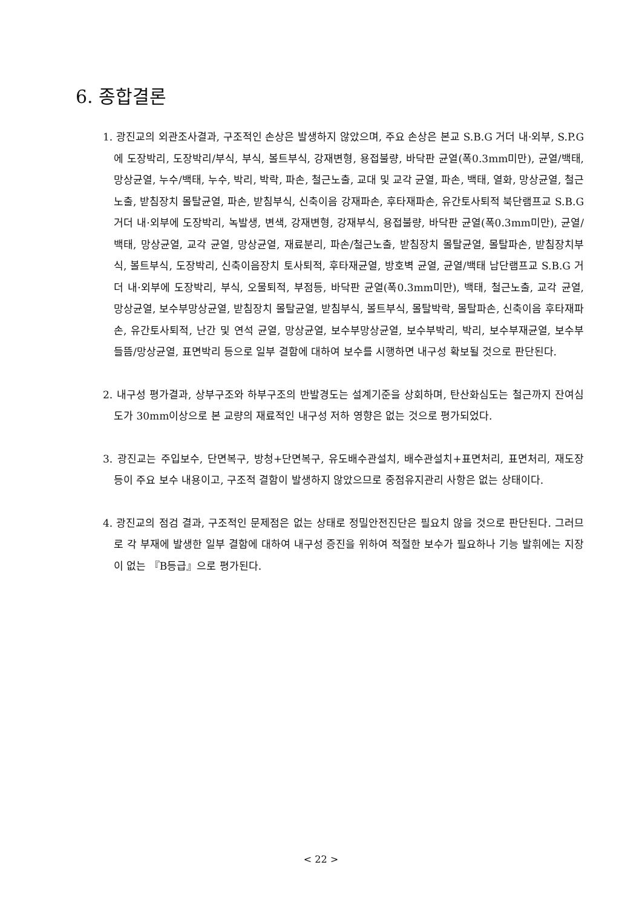6. 종합결론
1. 광진교의 외관조사결과, 구조적인 손상은 발생하지 않았으며, 주요 손상은 본교 S.B.G 거더 내·외부, S.P.G에 도장박리, 도장박리/부식, 부식, 볼트부식, 강재변형, 용접불량, 바닥판 균열(폭0.3mm미만), 균열/백태, 망상균열, 누수/백태, 누수, 박리, 박락, 파손, 철근노출, 교대 및 교각 균열, 파손, 백태, 열화, 망상균열, 철근노출, 받침장치 몰탈균열, 파손, 받침부식, 신축이음 강재파손, 후타재파손, 유간토사퇴적 북단램프교 S.B.G 거더 내·외부에 도장박리, 녹발생, 변색, 강재변형, 강재부식, 용접불량, 바닥판 균열(폭0.3mm미만), 균열/백태, 망상균열, 교각 균열, 망상균열, 재료분리, 파손/철근노출, 받침장치 몰탈균열, 몰탈파손, 받침장치부식, 볼트부식, 도장박리, 신축이음장치 토사퇴적, 후타재균열, 방호벽 균열, 균열/백태 남단램프교 S.B.G 거더 내·외부에 도장박리, 부식, 오물퇴적, 부점등, 바닥판 균열(폭0.3mm미만), 백태, 철근노출, 교각 균열, 망상균열, 보수부망상균열, 받침장치 몰탈균열, 받침부식, 볼트부식, 몰탈박락, 몰탈파손, 신축이음 후타재파손, 유간토사퇴적, 난간 및 연석 균열, 망상균열, 보수부망상균열, 보수부박리, 박리, 보수부재균열, 보수부 들뜸/망상균열, 표면박리 등으로 일부 결함에 대하여 보수를 시행하면 내구성 확보될 것으로 판단된다.
2. 내구성 평가결과, 상부구조와 하부구조의 반발경도는 설계기준을 상회하며, 탄산화심도는 철근까지 잔여심도가 30mm이상으로 본 교량의 재료적인 내구성 저하 영향은 없는 것으로 평가되었다.
3. 광진교는 주입보수, 단면복구, 방청+단면복구, 유도배수관설치, 배수관설치+표면처리, 표면처리, 재도장 등이 주요 보수 내용이고, 구조적 결함이 발생하지 않았으므로 중점유지관리 사항은 없는 상태이다.
4. 광진교의 점검 결과, 구조적인 문제점은 없는 상태로 정밀안전진단은 필요치 않을 것으로 판단된다. 그러므로 각 부재에 발생한 일부 결함에 대하여 내구성 증진을 위하여 적절한 보수가 필요하나 기능 발휘에는 지장이 없는 『B등급』으로 평가된다.
< 22 >